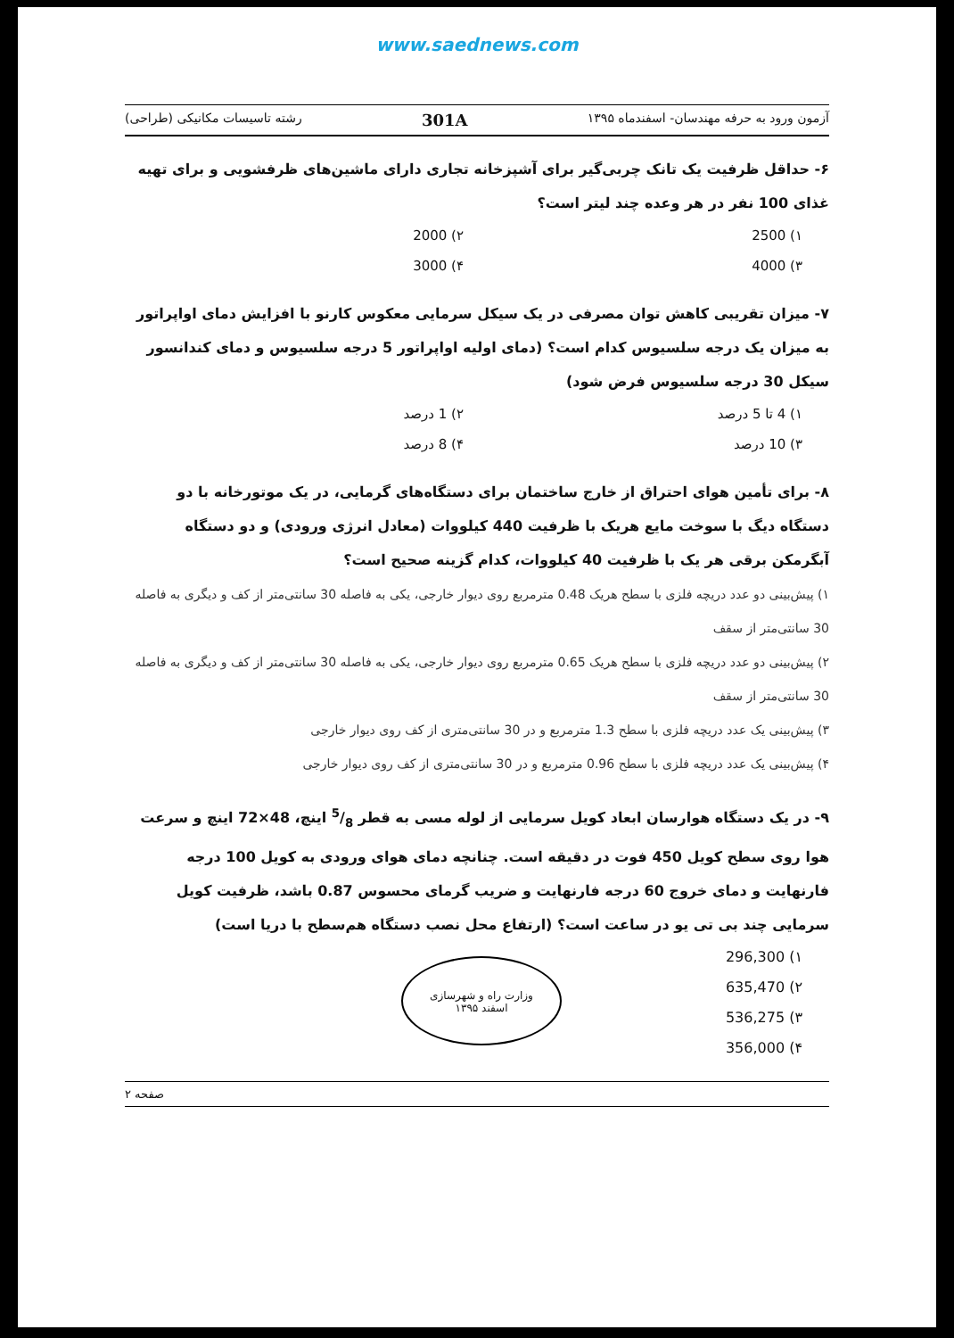www.saednews.com
آزمون ورود به حرفه مهندسان- اسفندماه ۱۳۹۵ 301A رشته تاسیسات مکانیکی (طراحی)
۶- حداقل ظرفیت یک تانک چربی‌گیر برای آشپزخانه تجاری دارای ماشین‌های ظرفشویی و برای تهیه غذای 100 نفر در هر وعده چند لیتر است؟
۱) 2500 ۲) 2000 ۳) 4000 ۴) 3000
۷- میزان تقریبی کاهش توان مصرفی در یک سیکل سرمایی معکوس کارنو با افزایش دمای اواپراتور به میزان یک درجه سلسیوس کدام است؟ (دمای اولیه اواپراتور 5 درجه سلسیوس و دمای کندانسور سیکل 30 درجه سلسیوس فرض شود)
۱) 4 تا 5 درصد ۲) 1 درصد ۳) 10 درصد ۴) 8 درصد
۸- برای تأمین هوای احتراق از خارج ساختمان برای دستگاه‌های گرمایی، در یک موتورخانه با دو دستگاه دیگ با سوخت مایع هریک با ظرفیت 440 کیلووات (معادل انرژی ورودی) و دو دستگاه آبگرمکن برقی هر یک با ظرفیت 40 کیلووات، کدام گزینه صحیح است؟
۱) پیش‌بینی دو عدد دریچه فلزی با سطح هریک 0.48 مترمربع روی دیوار خارجی، یکی به فاصله 30 سانتی‌متر از کف و دیگری به فاصله 30 سانتی‌متر از سقف
۲) پیش‌بینی دو عدد دریچه فلزی با سطح هریک 0.65 مترمربع روی دیوار خارجی، یکی به فاصله 30 سانتی‌متر از کف و دیگری به فاصله 30 سانتی‌متر از سقف
۳) پیش‌بینی یک عدد دریچه فلزی با سطح 1.3 مترمربع و در 30 سانتی‌متری از کف روی دیوار خارجی
۴) پیش‌بینی یک عدد دریچه فلزی با سطح 0.96 مترمربع و در 30 سانتی‌متری از کف روی دیوار خارجی
۹- در یک دستگاه هوارسان ابعاد کویل سرمایی از لوله مسی به قطر 5/8 اینچ، 48×72 اینچ و سرعت هوا روی سطح کویل 450 فوت در دقیقه است. چنانچه دمای هوای ورودی به کویل 100 درجه فارنهایت و دمای خروج 60 درجه فارنهایت و ضریب گرمای محسوس 0.87 باشد، ظرفیت کویل سرمایی چند بی تی یو در ساعت است؟ (ارتفاع محل نصب دستگاه هم‌سطح با دریا است)
۱) 296,300
۲) 635,470
۳) 536,275
۴) 356,000
وزارت راه و شهرسازی
اسفند ۱۳۹۵
صفحه ۲